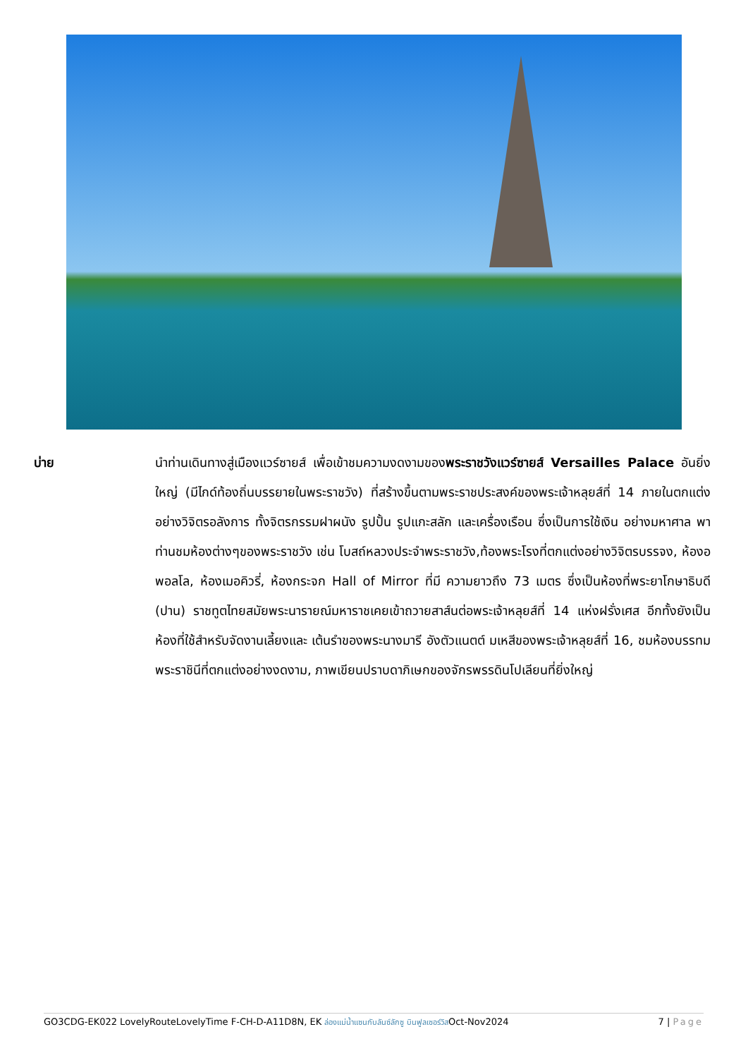บ่าย นำท่านเดินทางสู่เมืองแวร์ซายส์ เพื่อเข้าชมความงดงามของพระราชวังแวร์ซายส์ Versailles Palace อันยิ่งใหญ่ (มีไกด์ท้องถิ่นบรรยายในพระราชวัง) ที่สร้างขึ้นตามพระราชประสงค์ของพระเจ้าหลุยส์ที่ 14 ภายในตกแต่งอย่างวิจิตรอลังการ ทั้งจิตรกรรมฝาผนัง รูปปั้น รูปแกะสลัก และเครื่องเรือน ซึ่งเป็นการใช้เงิน อย่างมหาศาล พาท่านชมห้องต่างๆของพระราชวัง เช่น โบสถ์หลวงประจำพระราชวัง,ท้องพระโรงที่ตกแต่งอย่างวิจิตรบรรจง, ห้องอพอลโล, ห้องเมอคิวรี่, ห้องกระจก Hall of Mirror ที่มี ความยาวถึง 73 เมตร ซึ่งเป็นห้องที่พระยาโกษาธิบดี (ปาน) ราชทูตไทยสมัยพระนารายณ์มหาราชเคยเข้าถวายสาส์นต่อพระเจ้าหลุยส์ที่ 14 แห่งฝรั่งเศส อีกทั้งยังเป็นห้องที่ใช้สำหรับจัดงานเลี้ยงและ เต้นรำของพระนางมารี อังตัวแนตต์ มเหสีของพระเจ้าหลุยส์ที่ 16, ชมห้องบรรทมพระราชินีที่ตกแต่งอย่างงดงาม, ภาพเขียนปราบดาภิเษกของจักรพรรดินโปเลียนที่ยิ่งใหญ่
GO3CDG-EK022 LovelyRouteLovelyTime F-CH-D-A11D8N, EK ล่องแม่น้ำแซนกับลันซ์ลักซู บินฟูลเซอร์วิสOct-Nov2024 7 | Page